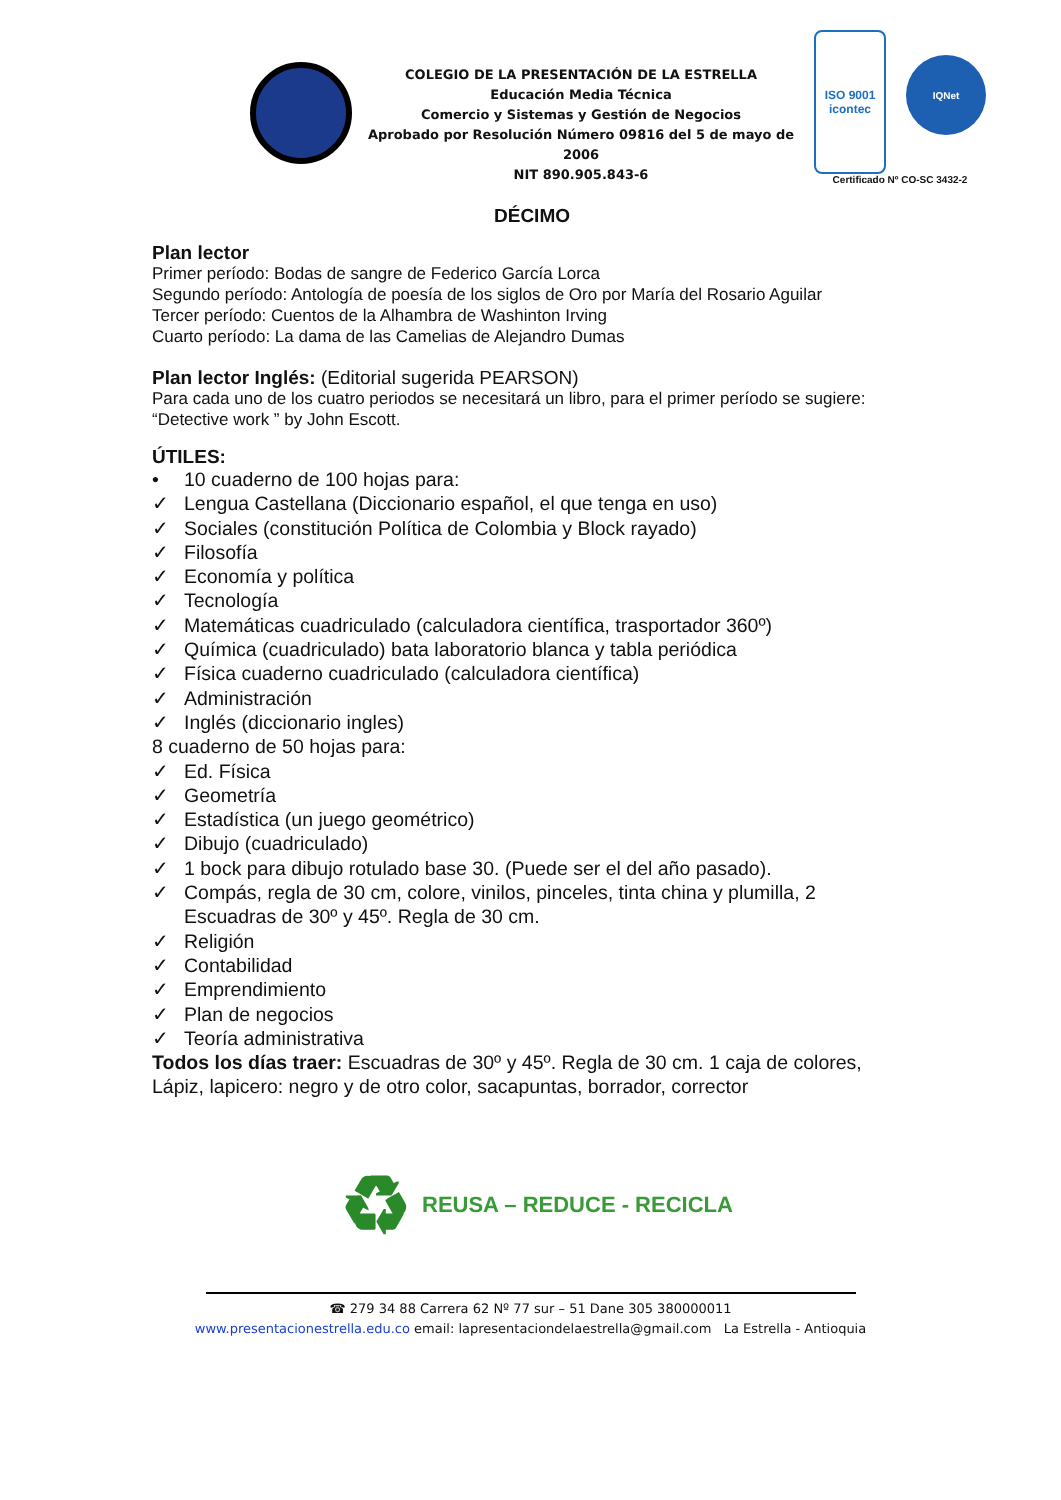COLEGIO DE LA PRESENTACIÓN DE LA ESTRELLA
Educación Media Técnica
Comercio y Sistemas y Gestión de Negocios
Aprobado por Resolución Número 09816 del 5 de mayo de 2006
NIT 890.905.843-6
ISO 9001
icontec
IQNet
Certificado Nº CO-SC 3432-2
DÉCIMO
Plan lector
Primer período: Bodas de sangre de Federico García Lorca
Segundo período: Antología de poesía de los siglos de Oro por María del Rosario Aguilar
Tercer período: Cuentos de la Alhambra de Washinton Irving
Cuarto período: La dama de las Camelias de Alejandro Dumas
Plan lector Inglés: (Editorial sugerida PEARSON)
Para cada uno de los cuatro periodos se necesitará un libro, para el primer período se sugiere: “Detective work ” by John Escott.
ÚTILES:
• 10 cuaderno de 100 hojas para:
✓ Lengua Castellana (Diccionario español, el que tenga en uso)
✓ Sociales (constitución Política de Colombia y Block rayado)
✓ Filosofía
✓ Economía y política
✓ Tecnología
✓ Matemáticas cuadriculado (calculadora científica, trasportador 360º)
✓ Química (cuadriculado) bata laboratorio blanca y tabla periódica
✓ Física cuaderno cuadriculado (calculadora científica)
✓ Administración
✓ Inglés (diccionario ingles)
8 cuaderno de 50 hojas para:
✓ Ed. Física
✓ Geometría
✓ Estadística (un juego geométrico)
✓ Dibujo (cuadriculado)
✓ 1 bock para dibujo rotulado base 30. (Puede ser el del año pasado).
✓ Compás, regla de 30 cm, colore, vinilos, pinceles, tinta china y plumilla, 2 Escuadras de 30º y 45º. Regla de 30 cm.
✓ Religión
✓ Contabilidad
✓ Emprendimiento
✓ Plan de negocios
✓ Teoría administrativa
Todos los días traer: Escuadras de 30º y 45º. Regla de 30 cm. 1 caja de colores, Lápiz, lapicero: negro y de otro color, sacapuntas, borrador, corrector
♻ REUSA – REDUCE - RECICLA
☎ 279 34 88 Carrera 62 Nº 77 sur – 51 Dane 305 380000011
www.presentacionestrella.edu.co email: lapresentaciondelaestrella@gmail.com La Estrella - Antioquia